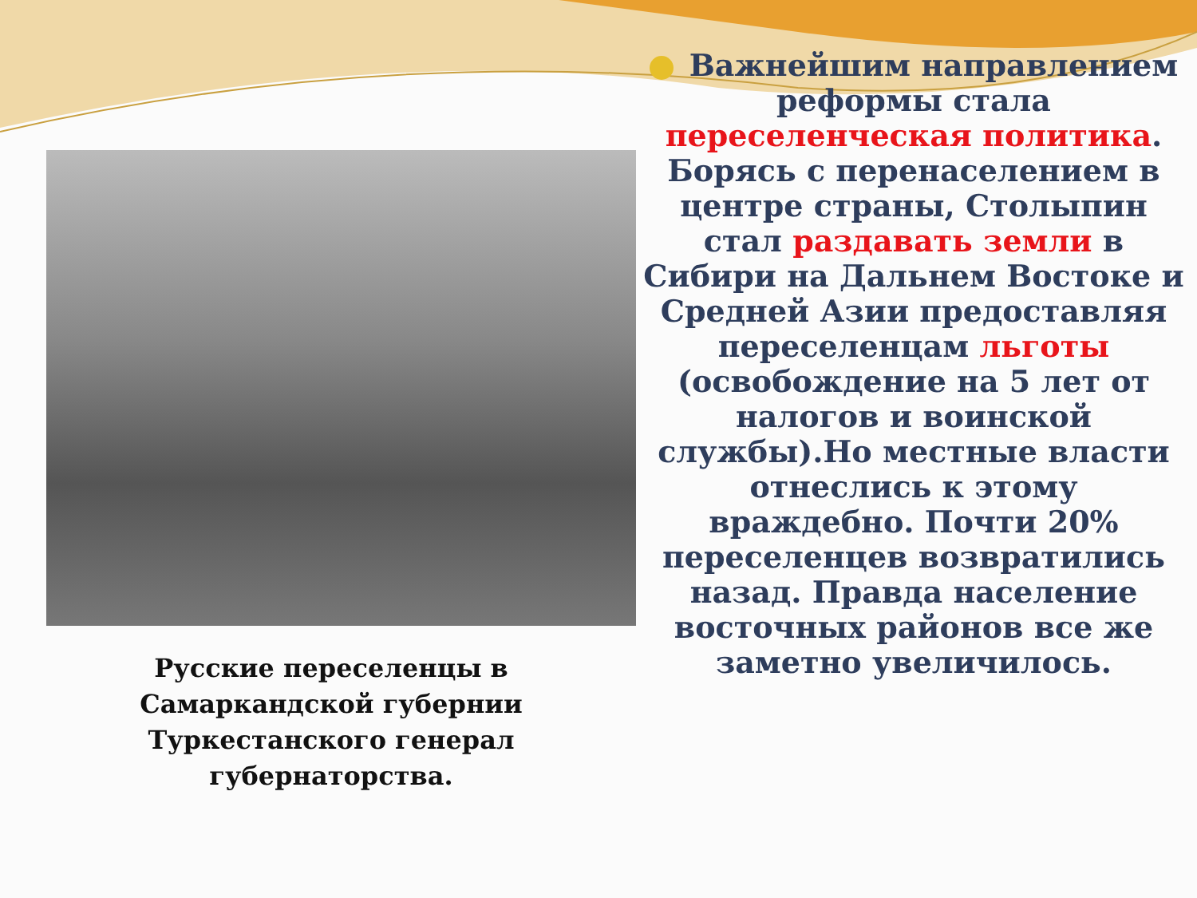Русские переселенцы в Самаркандской губернии Туркестанского генерал губернаторства.
Важнейшим направлением реформы стала переселенческая политика. Борясь с перенаселением в центре страны, Столыпин стал раздавать земли в Сибири на Дальнем Востоке и Средней Азии предоставляя переселенцам льготы (освобождение на 5 лет от налогов и воинской службы).Но местные власти отнеслись к этому враждебно. Почти 20% переселенцев возвратились назад. Правда население восточных районов все же заметно увеличилось.